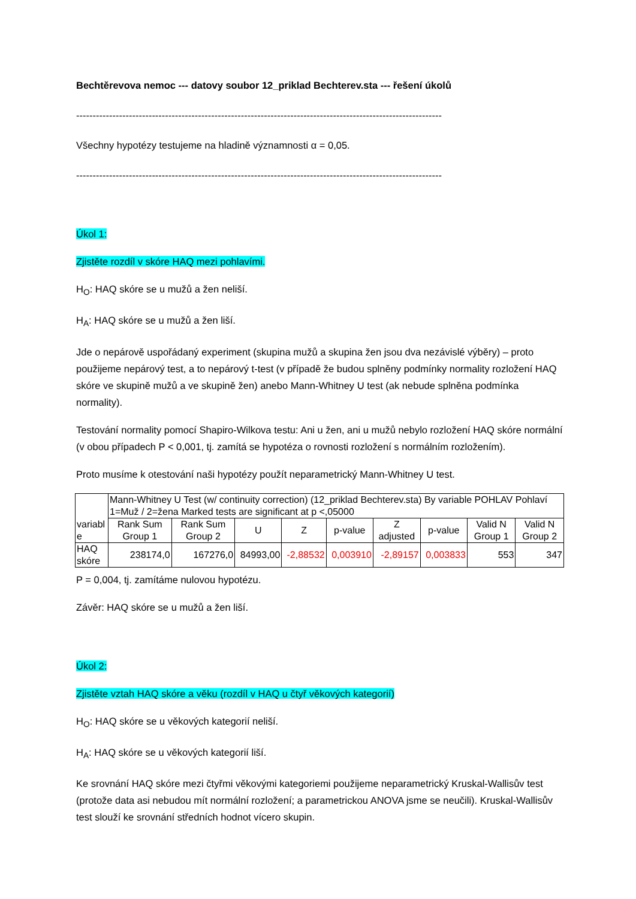Bechtěrevova nemoc --- datovy soubor 12_priklad Bechterev.sta --- řešení úkolů
---------------------------------------------------------------------------------------------------------------
Všechny hypotézy testujeme na hladině významnosti α = 0,05.
---------------------------------------------------------------------------------------------------------------
Úkol 1:
Zjistěte rozdíl v skóre HAQ mezi pohlavími.
H<sub>O</sub>: HAQ skóre se u mužů a žen neliší.
H<sub>A</sub>: HAQ skóre se u mužů a žen liší.
Jde o nepárově uspořádaný experiment (skupina mužů a skupina žen jsou dva nezávislé výběry) – proto použijeme nepárový test, a to nepárový t-test (v případě že budou splněny podmínky normality rozložení HAQ skóre ve skupině mužů a ve skupině žen) anebo Mann-Whitney U test (ak nebude splněna podmínka normality).
Testování normality pomocí Shapiro-Wilkova testu: Ani u žen, ani u mužů nebylo rozložení HAQ skóre normální (v obou případech P < 0,001, tj. zamítá se hypotéza o rovnosti rozložení s normálním rozložením).
Proto musíme k otestování naši hypotézy použít neparametrický Mann-Whitney U test.
| variabl e | Mann-Whitney U Test (w/ continuity correction) (12_priklad Bechterev.sta) By variable POHLAV Pohlaví 1=Muž / 2=žena Marked tests are significant at p <,05000 | | | | | | | | |
| --- | --- | --- | --- | --- | --- | --- | --- | --- | --- |
| | Rank Sum Group 1 | Rank Sum Group 2 | U | Z | p-value | Z adjusted | p-value | Valid N Group 1 | Valid N Group 2 |
| HAQ skóre | 238174,0 | 167276,0 | 84993,00 | -2,88532 | 0,003910 | -2,89157 | 0,003833 | 553 | 347 |
P = 0,004, tj. zamítáme nulovou hypotézu.
Závěr: HAQ skóre se u mužů a žen liší.
Úkol 2:
Zjistěte vztah HAQ skóre a věku (rozdíl v HAQ u čtyř věkových kategorií)
H<sub>O</sub>: HAQ skóre se u věkových kategorií neliší.
H<sub>A</sub>: HAQ skóre se u věkových kategorií liší.
Ke srovnání HAQ skóre mezi čtyřmi věkovými kategoriemi použijeme neparametrický Kruskal-Wallisův test (protože data asi nebudou mít normální rozložení; a parametrickou ANOVA jsme se neučili). Kruskal-Wallisův test slouží ke srovnání středních hodnot vícero skupin.